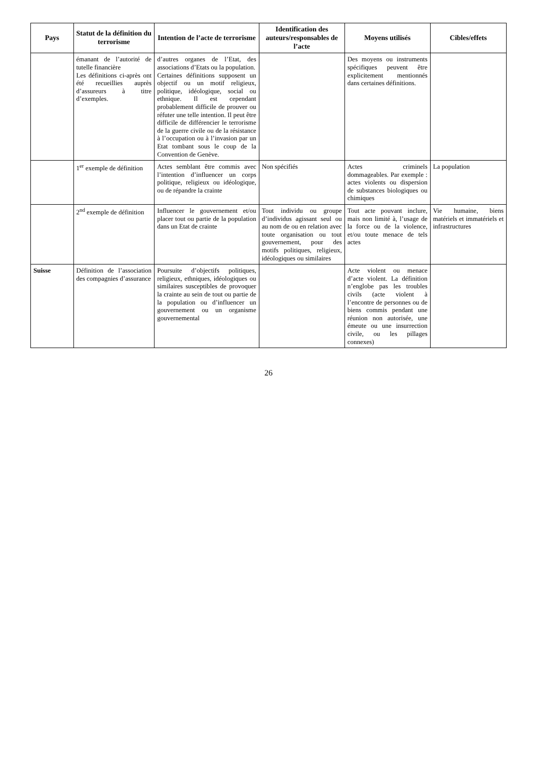| Pays | Statut de la définition du terrorisme | Intention de l’acte de terrorisme | Identification des auteurs/responsables de l’acte | Moyens utilisés | Cibles/effets |
| --- | --- | --- | --- | --- | --- |
| | émanant de l’autorité de tutelle financière Les définitions ci-après ont été recueillies auprès d’assureurs à titre d’exemples. | d’autres organes de l’Etat, des associations d’Etats ou la population. Certaines définitions supposent un objectif ou un motif religieux, politique, idéologique, social ou ethnique. Il est cependant probablement difficile de prouver ou réfuter une telle intention. Il peut être difficile de différencier le terrorisme de la guerre civile ou de la résistance à l’occupation ou à l’invasion par un Etat tombant sous le coup de la Convention de Genève. | | Des moyens ou instruments spécifiques peuvent être explicitement mentionnés dans certaines définitions. | |
| | 1<sup>er</sup> exemple de définition | Actes semblant être commis avec l’intention d’influencer un corps politique, religieux ou idéologique, ou de répandre la crainte | Non spécifiés | Actes criminels dommageables. Par exemple : actes violents ou dispersion de substances biologiques ou chimiques | La population |
| | 2<sup>nd</sup> exemple de définition | Influencer le gouvernement et/ou placer tout ou partie de la population dans un Etat de crainte | Tout individu ou groupe d’individus agissant seul ou au nom de ou en relation avec toute organisation ou tout gouvernement, pour des motifs politiques, religieux, idéologiques ou similaires | Tout acte pouvant inclure, mais non limité à, l’usage de la force ou de la violence, et/ou toute menace de tels actes | Vie humaine, biens matériels et immatériels et infrastructures |
| Suisse | Définition de l’association des compagnies d’assurance | Poursuite d’objectifs politiques, religieux, ethniques, idéologiques ou similaires susceptibles de provoquer la crainte au sein de tout ou partie de la population ou d’influencer un gouvernement ou un organisme gouvernemental | | Acte violent ou menace d’acte violent. La définition n’englobe pas les troubles civils (acte violent à l’encontre de personnes ou de biens commis pendant une réunion non autorisée, une émeute ou une insurrection civile, ou les pillages connexes) | |
26